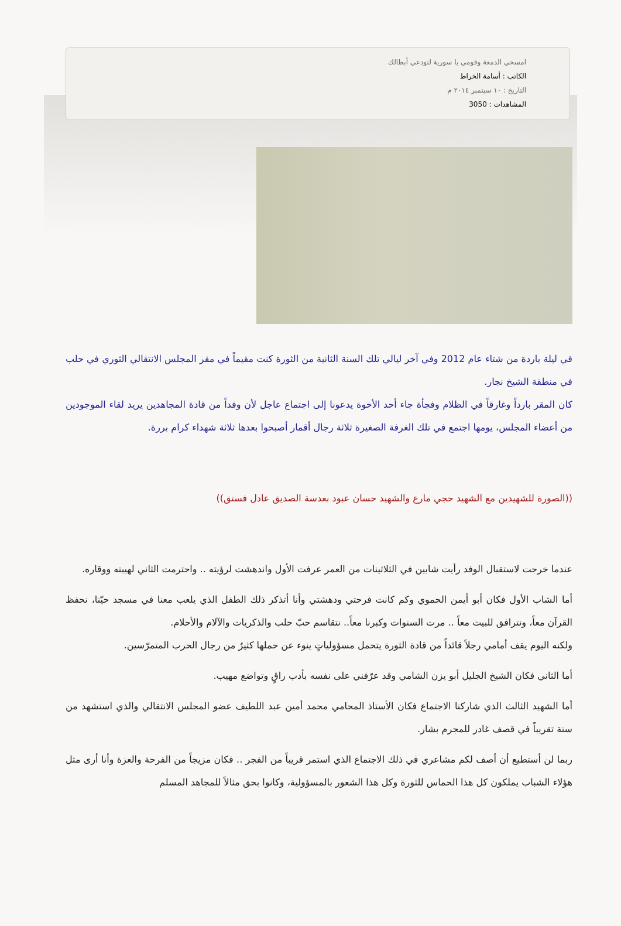امسحي الدمعة وقومي يا سورية لتودعي أبطالك
الكاتب : أسامة الخراط
التاريخ : ١٠ سبتمبر ٢٠١٤ م
المشاهدات : 3050
في ليلة باردة من شتاء عام 2012 وفي آخر ليالي تلك السنة الثانية من الثورة كنت مقيماً في مقر المجلس الانتقالي الثوري في حلب في منطقة الشيخ نجار.
كان المقر بارداً وغارقاً في الظلام وفجأة جاء أحد الأخوة يدعونا إلى اجتماع عاجل لأن وفداً من قادة المجاهدين يريد لقاء الموجودين من أعضاء المجلس، يومها اجتمع في تلك الغرفة الصغيرة ثلاثة رجال أقمار أصبحوا بعدها ثلاثة شهداء كرام بررة.
((الصورة للشهيدين مع الشهيد حجي مارع والشهيد حسان عبود بعدسة الصديق عادل فستق))
عندما خرجت لاستقبال الوفد رأيت شابين في الثلاثينات من العمر عرفت الأول واندهشت لرؤيته .. واحترمت الثاني لهيبته ووقاره.
أما الشاب الأول فكان أبو أيمن الحموي وكم كانت فرحتي ودهشتي وأنا أتذكر ذلك الطفل الذي يلعب معنا في مسجد حيّنا، نحفظ القرآن معاً، ونترافق للبيت معاً .. مرت السنوات وكبرنا معاً.. نتقاسم حبّ حلب والذكريات والآلام والأحلام.
ولكنه اليوم يقف أمامي رجلاً قائداً من قادة الثورة يتحمل مسؤولياتٍ ينوء عن حملها كثيرٌ من رجال الحرب المتمرّسين.
أما الثاني فكان الشيخ الجليل أبو يزن الشامي وقد عرّفني على نفسه بأدب راقٍ وتواضع مهيب.
أما الشهيد الثالث الذي شاركنا الاجتماع فكان الأستاذ المحامي محمد أمين عبد اللطيف عضو المجلس الانتقالي والذي استشهد من سنة تقريباً في قصف غادر للمجرم بشار.
ربما لن أستطيع أن أصف لكم مشاعري في ذلك الاجتماع الذي استمر قريباً من الفجر .. فكان مزيجاً من الفرحة والعزة وأنا أرى مثل هؤلاء الشباب يملكون كل هذا الحماس للثورة وكل هذا الشعور بالمسؤولية، وكانوا بحق مثالاً للمجاهد المسلم